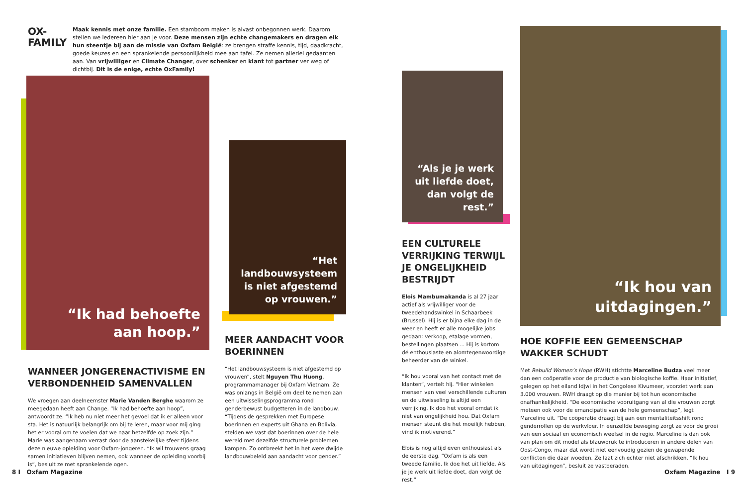OX-
FAMILY
Maak kennis met onze familie. Een stamboom maken is alvast onbegonnen werk. Daarom stellen we iedereen hier aan je voor. Deze mensen zijn echte changemakers en dragen elk hun steentje bij aan de missie van Oxfam België: ze brengen straffe kennis, tijd, daadkracht, goede keuzes en een sprankelende persoonlijkheid mee aan tafel. Ze nemen allerlei gedaanten aan. Van vrijwilliger en Climate Changer, over schenker en klant tot partner ver weg of dichtbij. Dit is de enige, echte OxFamily!
“Ik had behoefte
aan hoop.”
“Het landbouwsysteem is niet afgestemd op vrouwen.”
“Als je je werk uit liefde doet, dan volgt de rest.”
“Ik hou van uitdagingen.”
WANNEER JONGERENACTIVISME EN VERBONDENHEID SAMENVALLEN
We vroegen aan deelneemster Marie Vanden Berghe waarom ze meegedaan heeft aan Change. “Ik had behoefte aan hoop”, antwoordt ze. “Ik heb nu niet meer het gevoel dat ik er alleen voor sta. Het is natuurlijk belangrijk om bij te leren, maar voor mij ging het er vooral om te voelen dat we naar hetzelfde op zoek zijn.” Marie was aangenaam verrast door de aanstekelijke sfeer tijdens deze nieuwe opleiding voor Oxfam-jongeren. “Ik wil trouwens graag samen initiatieven blijven nemen, ook wanneer de opleiding voorbij is”, besluit ze met sprankelende ogen.
MEER AANDACHT VOOR BOERINNEN
“Het landbouwsysteem is niet afgestemd op vrouwen”, stelt Nguyen Thu Huong, programmamanager bij Oxfam Vietnam. Ze was onlangs in België om deel te nemen aan een uitwisselingsprogramma rond genderbewust budgetteren in de landbouw. “Tijdens de gesprekken met Europese boerinnen en experts uit Ghana en Bolivia, stelden we vast dat boerinnen over de hele wereld met dezelfde structurele problemen kampen. Zo ontbreekt het in het wereldwijde landbouwbeleid aan aandacht voor gender.”
EEN CULTURELE VERRIJKING TERWIJL JE ONGELIJKHEID BESTRIJDT
Elois Mambumakanda is al 27 jaar actief als vrijwilliger voor de tweedehandswinkel in Schaarbeek (Brussel). Hij is er bijna elke dag in de weer en heeft er alle mogelijke jobs gedaan: verkoop, etalage vormen, bestellingen plaatsen ... Hij is kortom dé enthousiaste en alomtegenwoordige beheerder van de winkel.
“Ik hou vooral van het contact met de klanten”, vertelt hij. “Hier winkelen mensen van veel verschillende culturen en de uitwisseling is altijd een verrijking. Ik doe het vooral omdat ik niet van ongelijkheid hou. Dat Oxfam mensen steunt die het moeilijk hebben, vind ik motiverend.”
Elois is nog altijd even enthousiast als de eerste dag. “Oxfam is als een tweede familie. Ik doe het uit liefde. Als je je werk uit liefde doet, dan volgt de rest.”
HOE KOFFIE EEN GEMEENSCHAP WAKKER SCHUDT
Met Rebuild Women’s Hope (RWH) stichtte Marceline Budza veel meer dan een coöperatie voor de productie van biologische koffie. Haar initiatief, gelegen op het eiland Idjwi in het Congolese Kivumeer, voorziet werk aan 3.000 vrouwen. RWH draagt op die manier bij tot hun economische onafhankelijkheid. “De economische vooruitgang van al die vrouwen zorgt meteen ook voor de emancipatie van de hele gemeenschap”, legt Marceline uit. “De coöperatie draagt bij aan een mentaliteitsshift rond genderrollen op de werkvloer. In eenzelfde beweging zorgt ze voor de groei van een sociaal en economisch weefsel in de regio. Marceline is dan ook van plan om dit model als blauwdruk te introduceren in andere delen van Oost-Congo, maar dat wordt niet eenvoudig gezien de gewapende conflicten die daar woeden. Ze laat zich echter niet afschrikken. “Ik hou van uitdagingen”, besluit ze vastberaden.
8 I Oxfam Magazine Oxfam Magazine I 9